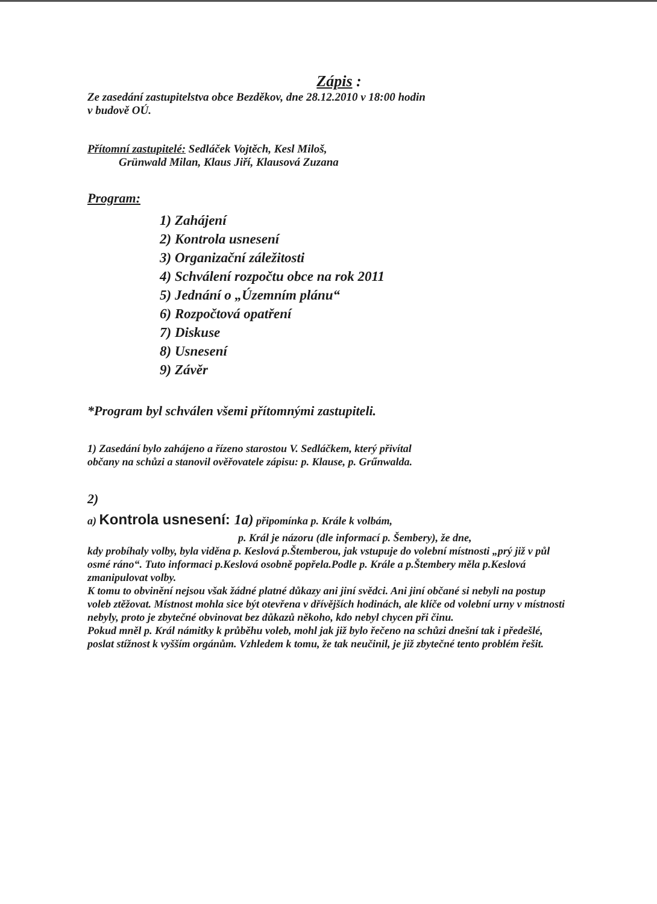Zápis :
Ze zasedání zastupitelstva obce Bezděkov, dne 28.12.2010 v 18:00 hodin
v budově OÚ.
Přítomní zastupitelé: Sedláček Vojtěch, Kesl Miloš,
Grünwald Milan, Klaus Jiří, Klausová Zuzana
Program:
1) Zahájení
2) Kontrola usnesení
3) Organizační záležitosti
4) Schválení rozpočtu obce na rok 2011
5) Jednání o „Územním plánu“
6) Rozpočtová opatření
7) Diskuse
8) Usnesení
9) Závěr
*Program byl schválen všemi přítomnými zastupiteli.
1) Zasedání bylo zahájeno a řízeno starostou V. Sedláčkem, který přivítal
občany na schůzi a stanovil ověřovatele zápisu: p. Klause, p. Grűnwalda.
2)
a) Kontrola usnesení: 1a) připomínka p. Krále k volbám,
p. Král je názoru (dle informací p. Šembery), že dne,
kdy probíhaly volby, byla viděna p. Keslová p.Štemberou, jak vstupuje do volební místnosti „prý již v půl osmé ráno“. Tuto informaci p.Keslová osobně popřela.Podle p. Krále a p.Štembery měla p.Keslová zmanipulovat volby.
K tomu to obvinění nejsou však žádné platné důkazy ani jiní svědci. Ani jiní občané si nebyli na postup voleb ztěžovat. Místnost mohla sice být otevřena v dřívějších hodinách, ale klíče od volební urny v místnosti nebyly, proto je zbytečné obvinovat bez důkazů někoho, kdo nebyl chycen při činu.
Pokud mněl p. Král námitky k průběhu voleb, mohl jak již bylo řečeno na schůzi dnešní tak i předešlé, poslat stížnost k vyšším orgánům. Vzhledem k tomu, že tak neučinil, je již zbytečné tento problém řešit.